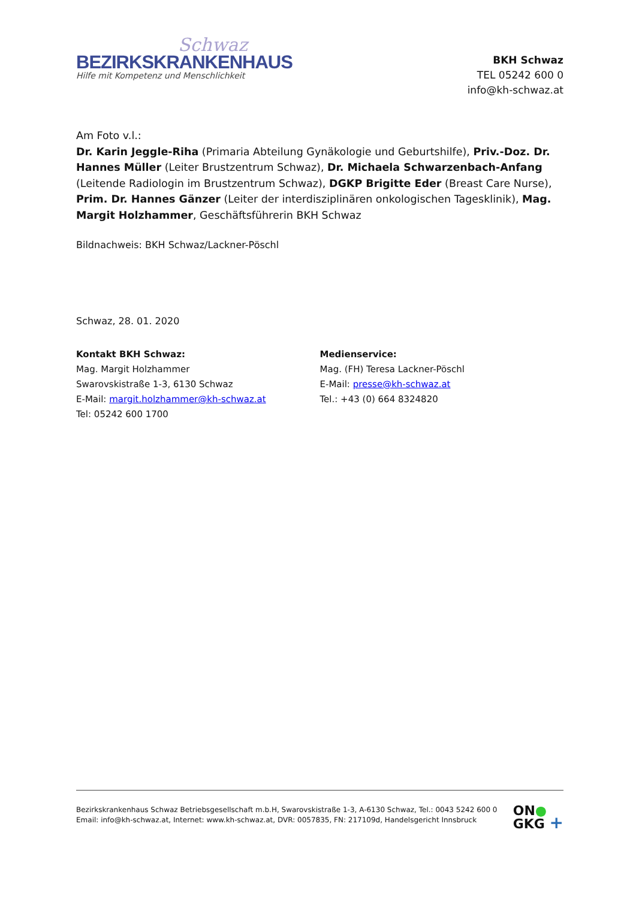Schwaz
BEZIRKSKRANKENHAUS
Hilfe mit Kompetenz und Menschlichkeit
BKH Schwaz
TEL 05242 600 0
info@kh-schwaz.at
Am Foto v.l.:
Dr. Karin Jeggle-Riha (Primaria Abteilung Gynäkologie und Geburtshilfe), Priv.-Doz. Dr. Hannes Müller (Leiter Brustzentrum Schwaz), Dr. Michaela Schwarzenbach-Anfang (Leitende Radiologin im Brustzentrum Schwaz), DGKP Brigitte Eder (Breast Care Nurse), Prim. Dr. Hannes Gänzer (Leiter der interdisziplinären onkologischen Tagesklinik), Mag. Margit Holzhammer, Geschäftsführerin BKH Schwaz
Bildnachweis: BKH Schwaz/Lackner-Pöschl
Schwaz, 28. 01. 2020
Kontakt BKH Schwaz:
Mag. Margit Holzhammer
Swarovskistraße 1-3, 6130 Schwaz
E-Mail: margit.holzhammer@kh-schwaz.at
Tel: 05242 600 1700
Medienservice:
Mag. (FH) Teresa Lackner-Pöschl
E-Mail: presse@kh-schwaz.at
Tel.: +43 (0) 664 8324820
Bezirkskrankenhaus Schwaz Betriebsgesellschaft m.b.H, Swarovskistraße 1-3, A-6130 Schwaz, Tel.: 0043 5242 600 0
Email: info@kh-schwaz.at, Internet: www.kh-schwaz.at, DVR: 0057835, FN: 217109d, Handelsgericht Innsbruck
ON●
GKG +